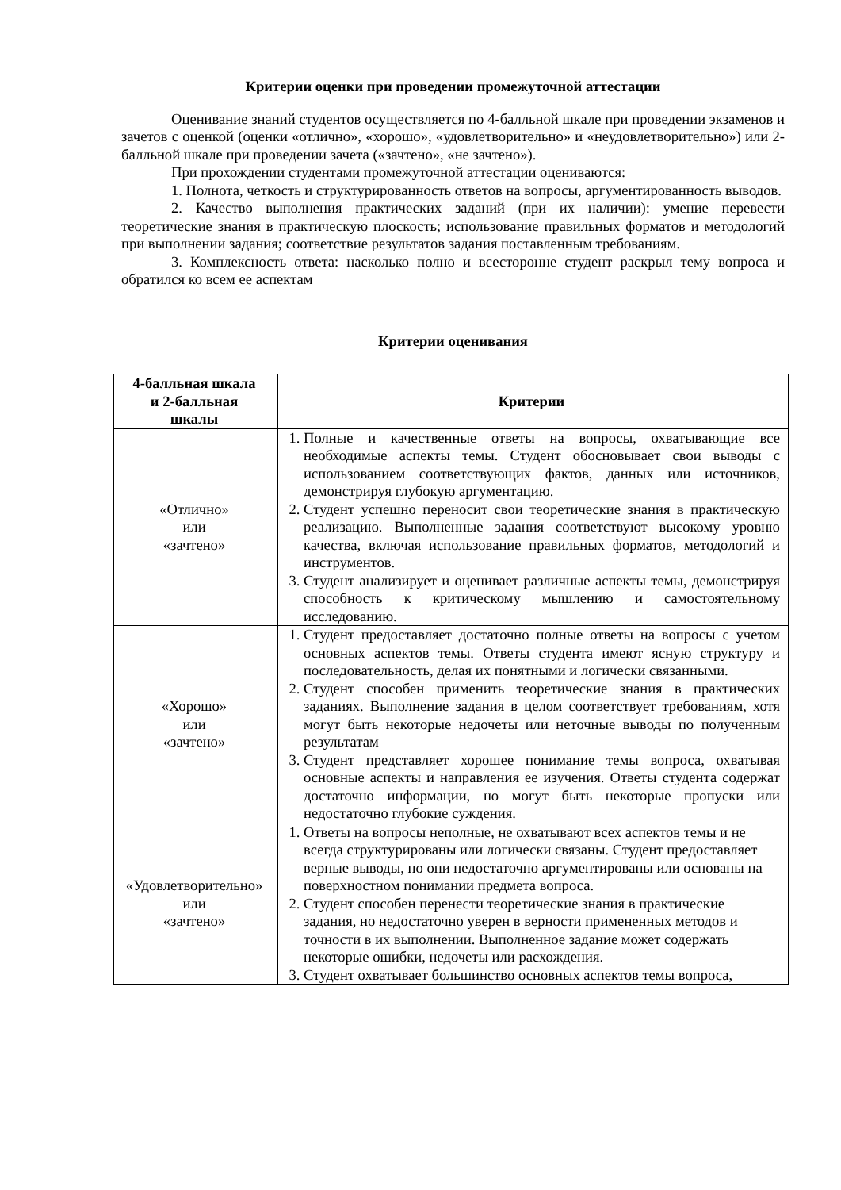Критерии оценки при проведении промежуточной аттестации
Оценивание знаний студентов осуществляется по 4-балльной шкале при проведении экзаменов и зачетов с оценкой (оценки «отлично», «хорошо», «удовлетворительно» и «неудовлетворительно») или 2-балльной шкале при проведении зачета («зачтено», «не зачтено»).
При прохождении студентами промежуточной аттестации оцениваются:
1. Полнота, четкость и структурированность ответов на вопросы, аргументированность выводов.
2. Качество выполнения практических заданий (при их наличии): умение перевести теоретические знания в практическую плоскость; использование правильных форматов и методологий при выполнении задания; соответствие результатов задания поставленным требованиям.
3. Комплексность ответа: насколько полно и всесторонне студент раскрыл тему вопроса и обратился ко всем ее аспектам
Критерии оценивания
| 4-балльная шкала и 2-балльная шкалы | Критерии |
| --- | --- |
| «Отлично» или «зачтено» | 1. Полные и качественные ответы на вопросы, охватывающие все необходимые аспекты темы. Студент обосновывает свои выводы с использованием соответствующих фактов, данных или источников, демонстрируя глубокую аргументацию. 2. Студент успешно переносит свои теоретические знания в практическую реализацию. Выполненные задания соответствуют высокому уровню качества, включая использование правильных форматов, методологий и инструментов. 3. Студент анализирует и оценивает различные аспекты темы, демонстрируя способность к критическому мышлению и самостоятельному исследованию. |
| «Хорошо» или «зачтено» | 1. Студент предоставляет достаточно полные ответы на вопросы с учетом основных аспектов темы. Ответы студента имеют ясную структуру и последовательность, делая их понятными и логически связанными. 2. Студент способен применить теоретические знания в практических заданиях. Выполнение задания в целом соответствует требованиям, хотя могут быть некоторые недочеты или неточные выводы по полученным результатам 3. Студент представляет хорошее понимание темы вопроса, охватывая основные аспекты и направления ее изучения. Ответы студента содержат достаточно информации, но могут быть некоторые пропуски или недостаточно глубокие суждения. |
| «Удовлетворительно» или «зачтено» | 1. Ответы на вопросы неполные, не охватывают всех аспектов темы и не всегда структурированы или логически связаны. Студент предоставляет верные выводы, но они недостаточно аргументированы или основаны на поверхностном понимании предмета вопроса. 2. Студент способен перенести теоретические знания в практические задания, но недостаточно уверен в верности примененных методов и точности в их выполнении. Выполненное задание может содержать некоторые ошибки, недочеты или расхождения. 3. Студент охватывает большинство основных аспектов темы вопроса, |